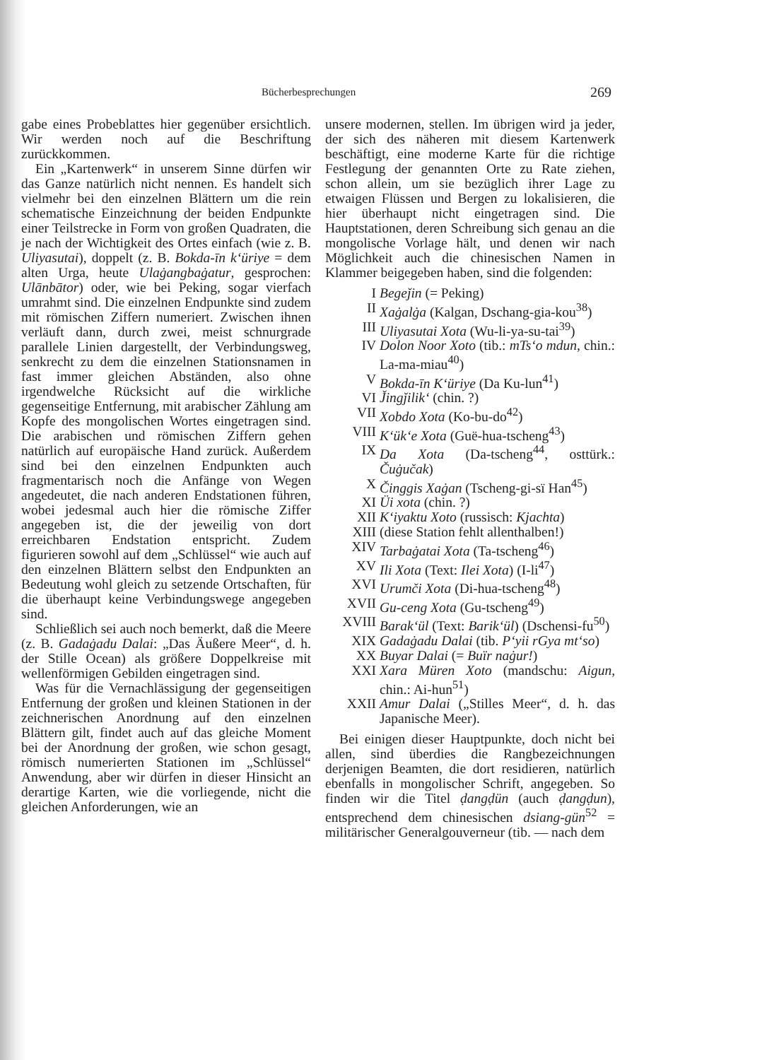Bücherbesprechungen 269
gabe eines Probeblattes hier gegenüber ersichtlich. Wir werden noch auf die Beschriftung zurückkommen.
Ein „Kartenwerk“ in unserem Sinne dürfen wir das Ganze natürlich nicht nennen. Es handelt sich vielmehr bei den einzelnen Blättern um die rein schematische Einzeichnung der beiden Endpunkte einer Teilstrecke in Form von großen Quadraten, die je nach der Wichtigkeit des Ortes einfach (wie z. B. Uliyasutai), doppelt (z. B. Bokda-īn k‘üriye = dem alten Urga, heute Ulaġangbaġatur, gesprochen: Ulānbātor) oder, wie bei Peking, sogar vierfach umrahmt sind. Die einzelnen Endpunkte sind zudem mit römischen Ziffern numeriert. Zwischen ihnen verläuft dann, durch zwei, meist schnurgrade parallele Linien dargestellt, der Verbindungsweg, senkrecht zu dem die einzelnen Stationsnamen in fast immer gleichen Abständen, also ohne irgendwelche Rücksicht auf die wirkliche gegenseitige Entfernung, mit arabischer Zählung am Kopfe des mongolischen Wortes eingetragen sind. Die arabischen und römischen Ziffern gehen natürlich auf europäische Hand zurück. Außerdem sind bei den einzelnen Endpunkten auch fragmentarisch noch die Anfänge von Wegen angedeutet, die nach anderen Endstationen führen, wobei jedesmal auch hier die römische Ziffer angegeben ist, die der jeweilig von dort erreichbaren Endstation entspricht. Zudem figurieren sowohl auf dem „Schlüssel“ wie auch auf den einzelnen Blättern selbst den Endpunkten an Bedeutung wohl gleich zu setzende Ortschaften, für die überhaupt keine Verbindungswege angegeben sind.
Schließlich sei auch noch bemerkt, daß die Meere (z. B. Gadaġadu Dalai: „Das Äußere Meer“, d. h. der Stille Ocean) als größere Doppelkreise mit wellenförmigen Gebilden eingetragen sind.
Was für die Vernachlässigung der gegenseitigen Entfernung der großen und kleinen Stationen in der zeichnerischen Anordnung auf den einzelnen Blättern gilt, findet auch auf das gleiche Moment bei der Anordnung der großen, wie schon gesagt, römisch numerierten Stationen im „Schlüssel“ Anwendung, aber wir dürfen in dieser Hinsicht an derartige Karten, wie die vorliegende, nicht die gleichen Anforderungen, wie an
unsere modernen, stellen. Im übrigen wird ja jeder, der sich des näheren mit diesem Kartenwerk beschäftigt, eine moderne Karte für die richtige Festlegung der genannten Orte zu Rate ziehen, schon allein, um sie bezüglich ihrer Lage zu etwaigen Flüssen und Bergen zu lokalisieren, die hier überhaupt nicht eingetragen sind. Die Hauptstationen, deren Schreibung sich genau an die mongolische Vorlage hält, und denen wir nach Möglichkeit auch die chinesischen Namen in Klammer beigegeben haben, sind die folgenden:
I Begeǰin (= Peking)
II Xaġalġa (Kalgan, Dschang-gia-kou<sup>38</sup>)
III Uliyasutai Xota (Wu-li-ya-su-tai<sup>39</sup>)
IV Dolon Noor Xoto (tib.: mTs‘o mdun, chin.: La-ma-miau<sup>40</sup>)
V Bokda-īn K‘üriye (Da Ku-lun<sup>41</sup>)
VI J̌ingǰilik‘ (chin. ?)
VII Xobdo Xota (Ko-bu-do<sup>42</sup>)
VIII K‘ük‘e Xota (Guë-hua-tscheng<sup>43</sup>)
IX Da Xota (Da-tscheng<sup>44</sup>, osttürk.: Čuġučak)
X Činggis Xaġan (Tscheng-gi-sï Han<sup>45</sup>)
XI Üi xota (chin. ?)
XII K‘iyaktu Xoto (russisch: Kjachta)
XIII (diese Station fehlt allenthalben!)
XIV Tarbaġatai Xota (Ta-tscheng<sup>46</sup>)
XV Ili Xota (Text: Ilei Xota) (I-li<sup>47</sup>)
XVI Urumči Xota (Di-hua-tscheng<sup>48</sup>)
XVII Gu-ceng Xota (Gu-tscheng<sup>49</sup>)
XVIII Barak‘ül (Text: Barik‘ül) (Dschensi-fu<sup>50</sup>)
XIX Gadaġadu Dalai (tib. P‘yii rGya mt‘so)
XX Buyar Dalai (= Buïr naġur!)
XXI Xara Müren Xoto (mandschu: Aigun, chin.: Ai-hun<sup>51</sup>)
XXII Amur Dalai („Stilles Meer“, d. h. das Japanische Meer).
Bei einigen dieser Hauptpunkte, doch nicht bei allen, sind überdies die Rangbezeichnungen derjenigen Beamten, die dort residieren, natürlich ebenfalls in mongolischer Schrift, angegeben. So finden wir die Titel ḍangḍün (auch ḍangḍun), entsprechend dem chinesischen dsiang-gün<sup>52</sup> = militärischer Generalgouverneur (tib. — nach dem